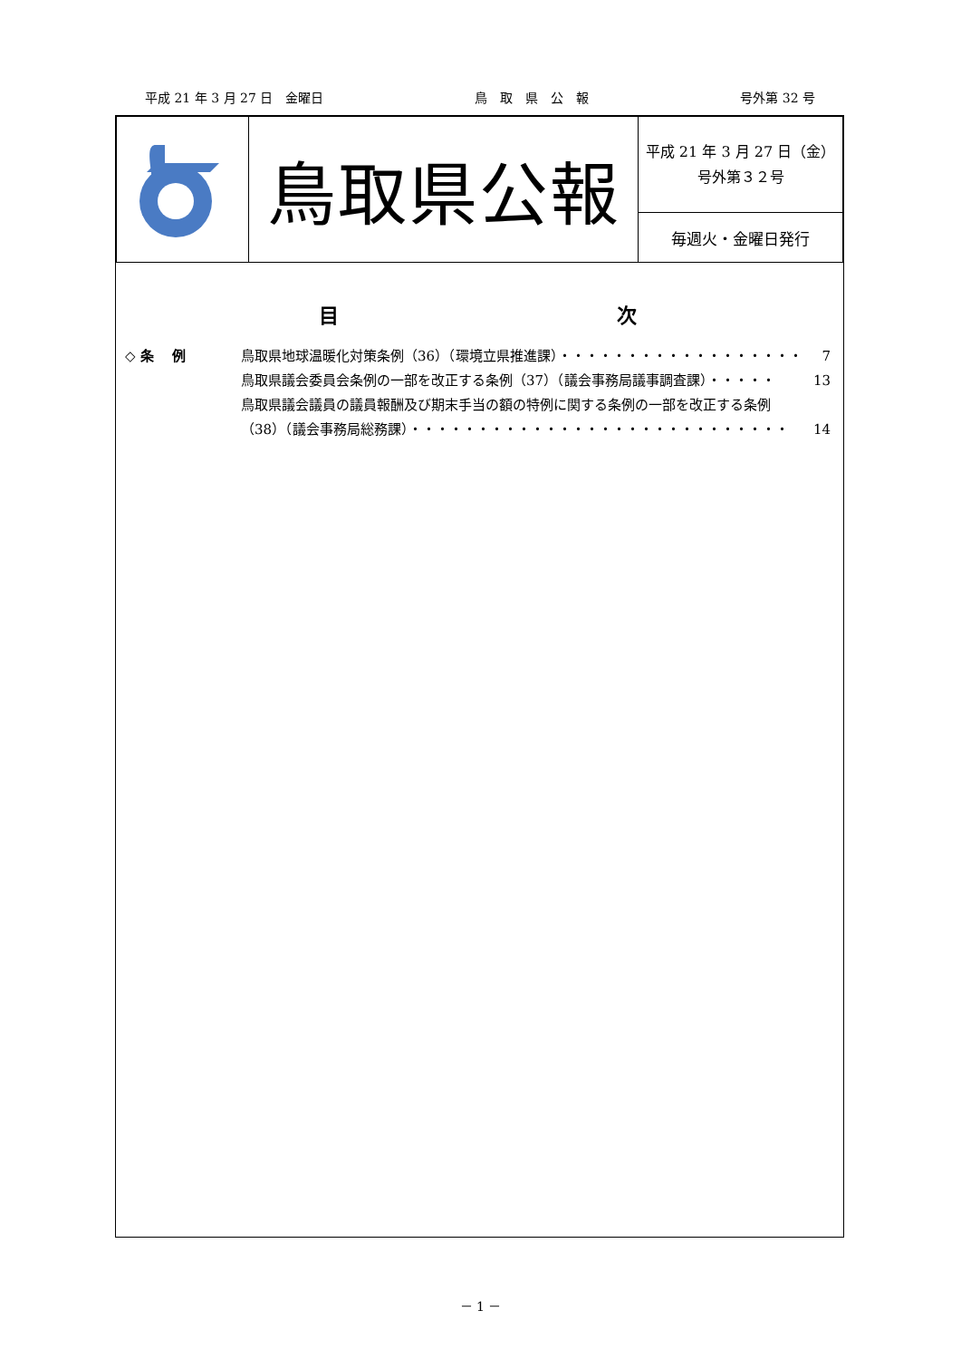平成 21 年 3 月 27 日　金曜日 鳥　取　県　公　報 号外第 32 号
| | 鳥取県公報 | 平成 21 年 3 月 27 日（金） 号外第３２号 |
| | | 毎週火・金曜日発行 |
目 次
◇ 条　 例 鳥取県地球温暖化対策条例（36）（環境立県推進課）・・・・・・・・・・・・・・・・・・ 7
鳥取県議会委員会条例の一部を改正する条例（37）（議会事務局議事調査課）・・・・・ 13
鳥取県議会議員の議員報酬及び期末手当の額の特例に関する条例の一部を改正する条例
（38）（議会事務局総務課）・・・・・・・・・・・・・・・・・・・・・・・・・・・・ 14
－ 1 －